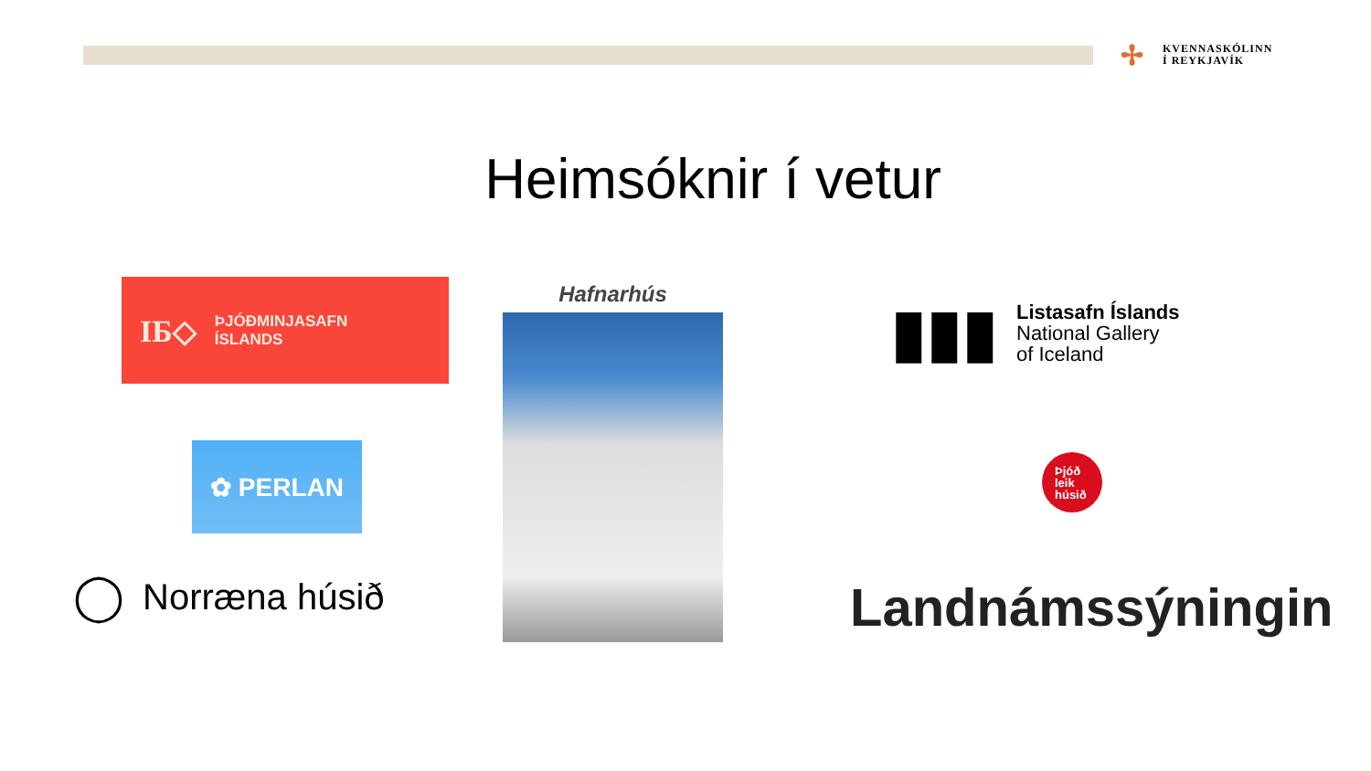✢
KVENNASKÓLINN
Í REYKJAVÍK
Heimsóknir í vetur
IБ◇ ÞJÓÐMINJASAFN
ÍSLANDS
✿ PERLAN
◯ Norræna húsið
Hafnarhús
▮▮▮
Listasafn Íslands
National Gallery
of Iceland
Þjóð
leik
húsið
Landnámssýningin